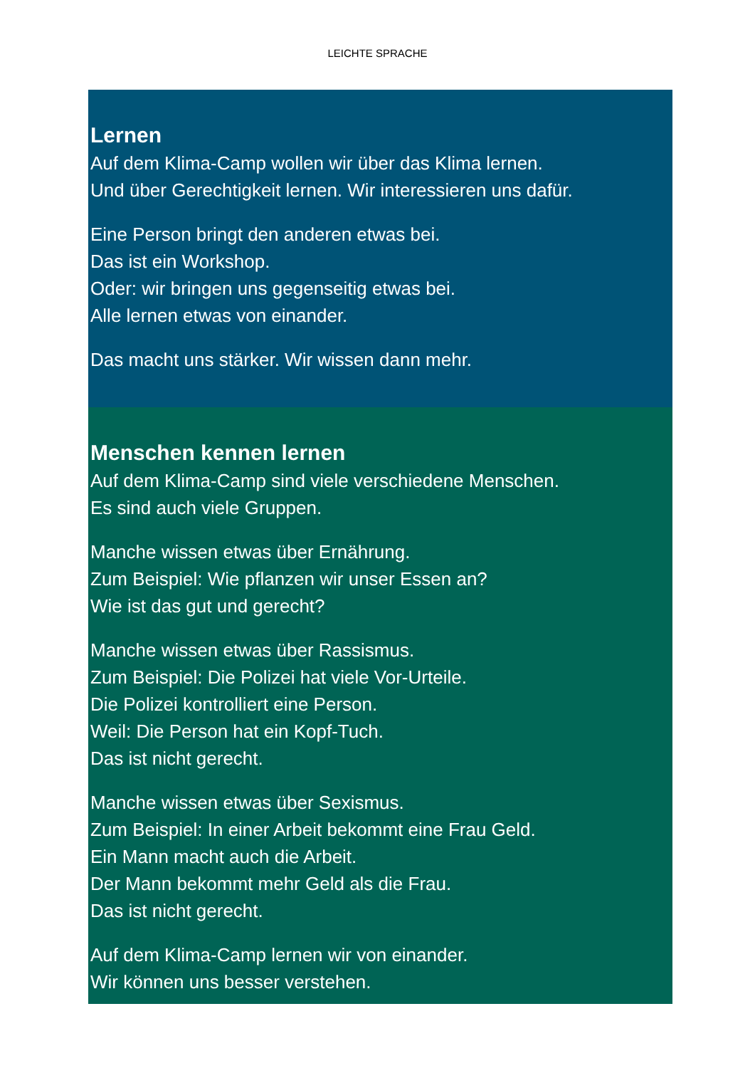LEICHTE SPRACHE
Lernen
Auf dem Klima-Camp wollen wir über das Klima lernen.
Und über Gerechtigkeit lernen. Wir interessieren uns dafür.
Eine Person bringt den anderen etwas bei.
Das ist ein Workshop.
Oder: wir bringen uns gegenseitig etwas bei.
Alle lernen etwas von einander.
Das macht uns stärker. Wir wissen dann mehr.
Menschen kennen lernen
Auf dem Klima-Camp sind viele verschiedene Menschen.
Es sind auch viele Gruppen.
Manche wissen etwas über Ernährung.
Zum Beispiel: Wie pflanzen wir unser Essen an?
Wie ist das gut und gerecht?
Manche wissen etwas über Rassismus.
Zum Beispiel: Die Polizei hat viele Vor-Urteile.
Die Polizei kontrolliert eine Person.
Weil: Die Person hat ein Kopf-Tuch.
Das ist nicht gerecht.
Manche wissen etwas über Sexismus.
Zum Beispiel: In einer Arbeit bekommt eine Frau Geld.
Ein Mann macht auch die Arbeit.
Der Mann bekommt mehr Geld als die Frau.
Das ist nicht gerecht.
Auf dem Klima-Camp lernen wir von einander.
Wir können uns besser verstehen.